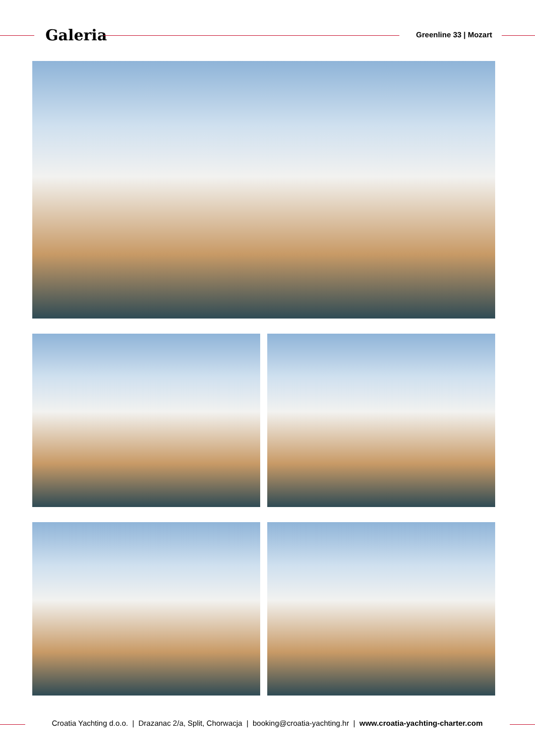Galeria Greenline 33 | Mozart
Croatia Yachting d.o.o. | Drazanac 2/a, Split, Chorwacja | booking@croatia-yachting.hr | www.croatia-yachting-charter.com